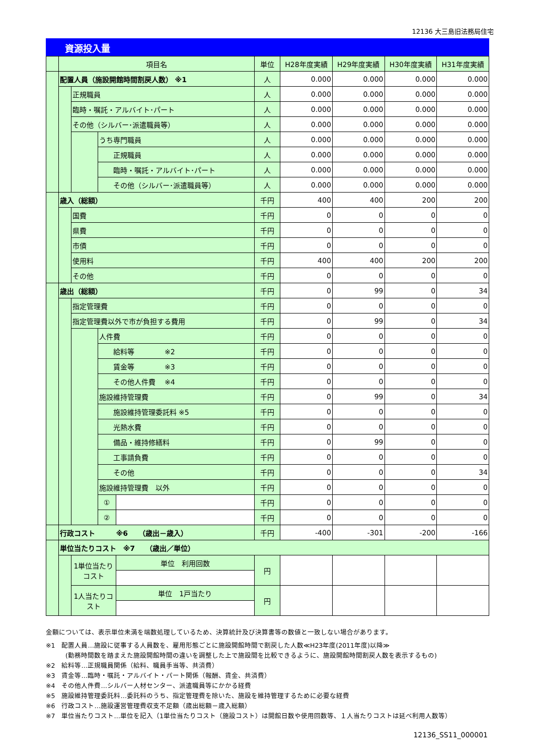12136 大三島旧法務局住宅
資源投入量
| | 項目名 | | | | 単位 | H28年度実績 | H29年度実績 | H30年度実績 | H31年度実績 |
| | 配置人員（施設開館時間割戻人数） ※1 | | | | 人 | 0.000 | 0.000 | 0.000 | 0.000 |
| | | 正規職員 | | | 人 | 0.000 | 0.000 | 0.000 | 0.000 |
| | | 臨時・嘱託・アルバイト･パート | | | 人 | 0.000 | 0.000 | 0.000 | 0.000 |
| | | その他（シルバー･派遣職員等） | | | 人 | 0.000 | 0.000 | 0.000 | 0.000 |
| | | | うち専門職員 | | 人 | 0.000 | 0.000 | 0.000 | 0.000 |
| | | | 正規職員 | | 人 | 0.000 | 0.000 | 0.000 | 0.000 |
| | | | 臨時・嘱託・アルバイト･パート | | 人 | 0.000 | 0.000 | 0.000 | 0.000 |
| | | | その他（シルバー･派遣職員等） | | 人 | 0.000 | 0.000 | 0.000 | 0.000 |
| | 歳入（総額） | | | | 千円 | 400 | 400 | 200 | 200 |
| | | 国費 | | | 千円 | 0 | 0 | 0 | 0 |
| | | 県費 | | | 千円 | 0 | 0 | 0 | 0 |
| | | 市債 | | | 千円 | 0 | 0 | 0 | 0 |
| | | 使用料 | | | 千円 | 400 | 400 | 200 | 200 |
| | | その他 | | | 千円 | 0 | 0 | 0 | 0 |
| | 歳出（総額） | | | | 千円 | 0 | 99 | 0 | 34 |
| | | 指定管理費 | | | 千円 | 0 | 0 | 0 | 0 |
| | | 指定管理費以外で市が負担する費用 | | | 千円 | 0 | 99 | 0 | 34 |
| | | | 人件費 | | 千円 | 0 | 0 | 0 | 0 |
| | | | 給料等 ※2 | | 千円 | 0 | 0 | 0 | 0 |
| | | | 賃金等 ※3 | | 千円 | 0 | 0 | 0 | 0 |
| | | | その他人件費 ※4 | | 千円 | 0 | 0 | 0 | 0 |
| | | | 施設維持管理費 | | 千円 | 0 | 99 | 0 | 34 |
| | | | 施設維持管理委託料 ※5 | | 千円 | 0 | 0 | 0 | 0 |
| | | | 光熱水費 | | 千円 | 0 | 0 | 0 | 0 |
| | | | 備品・維持修繕料 | | 千円 | 0 | 99 | 0 | 0 |
| | | | 工事請負費 | | 千円 | 0 | 0 | 0 | 0 |
| | | | その他 | | 千円 | 0 | 0 | 0 | 34 |
| | | | 施設維持管理費 以外 | | 千円 | 0 | 0 | 0 | 0 |
| | | | ① | | 千円 | 0 | 0 | 0 | 0 |
| | | | ② | | 千円 | 0 | 0 | 0 | 0 |
| | 行政コスト ※6 （歳出－歳入） | | | | 千円 | -400 | -301 | -200 | -166 |
| | 単位当たりコスト ※7 （歳出／単位） | | | | | | | | |
| | | 1単位当たりコスト | | 単位 利用回数 | 円 | | | | |
| | | 1人当たりコスト | | 単位 1戸当たり | 円 | | | | |
金額については、表示単位未満を端数処理しているため、決算統計及び決算書等の数値と一致しない場合があります。
※1　配置人員…施設に従事する人員数を、雇用形態ごとに施設開館時間で割戻した人数≪H23年度(2011年度)以降≫
　　　(勤務時間数を踏まえた施設開館時間の違いを調整した上で施設間を比較できるように、施設開館時間割戻人数を表示するもの)
※2　給料等…正規職員関係（給料、職員手当等、共済費）
※3　賃金等…臨時・嘱託・アルバイト・パート関係（報酬、賃金、共済費）
※4　その他人件費…シルバー人材センター、派遣職員等にかかる経費
※5　施設維持管理委託料…委託料のうち、指定管理費を除いた、施設を維持管理するために必要な経費
※6　行政コスト…施設運営管理費収支不足額（歳出総額－歳入総額）
※7　単位当たりコスト…単位を記入（1単位当たりコスト（施設コスト）は開館日数や使用回数等、１人当たりコストは延べ利用人数等）
12136_SS11_000001